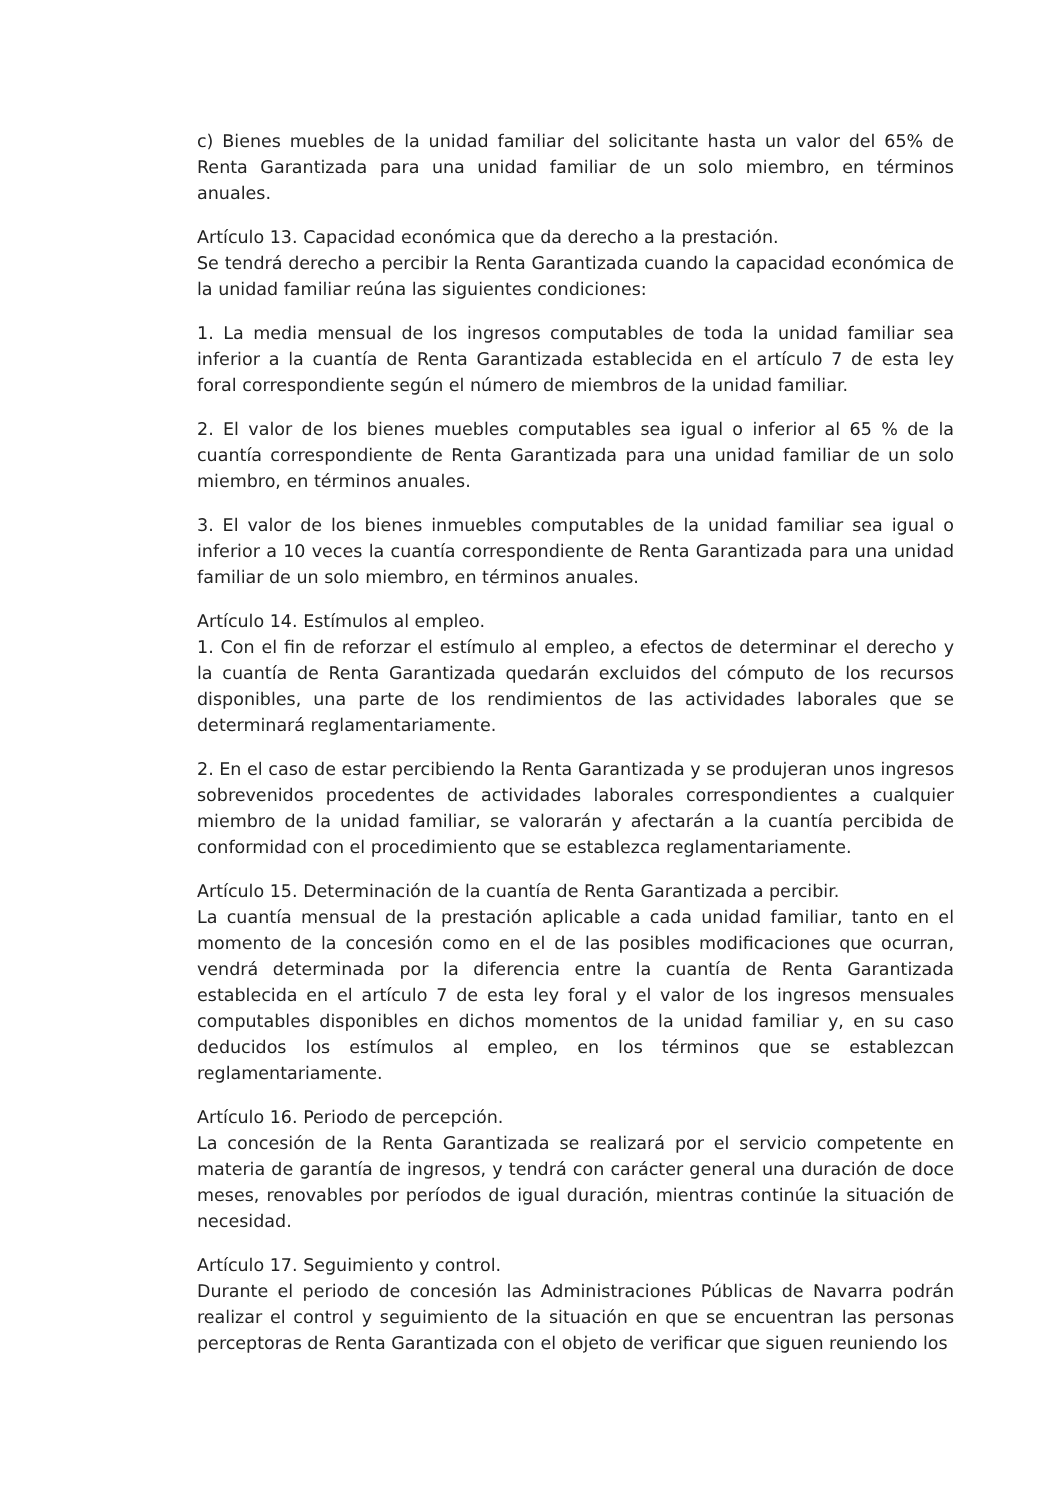c) Bienes muebles de la unidad familiar del solicitante hasta un valor del 65% de Renta Garantizada para una unidad familiar de un solo miembro, en términos anuales.
Artículo 13. Capacidad económica que da derecho a la prestación.
Se tendrá derecho a percibir la Renta Garantizada cuando la capacidad económica de la unidad familiar reúna las siguientes condiciones:
1. La media mensual de los ingresos computables de toda la unidad familiar sea inferior a la cuantía de Renta Garantizada establecida en el artículo 7 de esta ley foral correspondiente según el número de miembros de la unidad familiar.
2. El valor de los bienes muebles computables sea igual o inferior al 65 % de la cuantía correspondiente de Renta Garantizada para una unidad familiar de un solo miembro, en términos anuales.
3. El valor de los bienes inmuebles computables de la unidad familiar sea igual o inferior a 10 veces la cuantía correspondiente de Renta Garantizada para una unidad familiar de un solo miembro, en términos anuales.
Artículo 14. Estímulos al empleo.
1. Con el fin de reforzar el estímulo al empleo, a efectos de determinar el derecho y la cuantía de Renta Garantizada quedarán excluidos del cómputo de los recursos disponibles, una parte de los rendimientos de las actividades laborales que se determinará reglamentariamente.
2. En el caso de estar percibiendo la Renta Garantizada y se produjeran unos ingresos sobrevenidos procedentes de actividades laborales correspondientes a cualquier miembro de la unidad familiar, se valorarán y afectarán a la cuantía percibida de conformidad con el procedimiento que se establezca reglamentariamente.
Artículo 15. Determinación de la cuantía de Renta Garantizada a percibir.
La cuantía mensual de la prestación aplicable a cada unidad familiar, tanto en el momento de la concesión como en el de las posibles modificaciones que ocurran, vendrá determinada por la diferencia entre la cuantía de Renta Garantizada establecida en el artículo 7 de esta ley foral y el valor de los ingresos mensuales computables disponibles en dichos momentos de la unidad familiar y, en su caso deducidos los estímulos al empleo, en los términos que se establezcan reglamentariamente.
Artículo 16. Periodo de percepción.
La concesión de la Renta Garantizada se realizará por el servicio competente en materia de garantía de ingresos, y tendrá con carácter general una duración de doce meses, renovables por períodos de igual duración, mientras continúe la situación de necesidad.
Artículo 17. Seguimiento y control.
Durante el periodo de concesión las Administraciones Públicas de Navarra podrán realizar el control y seguimiento de la situación en que se encuentran las personas perceptoras de Renta Garantizada con el objeto de verificar que siguen reuniendo los